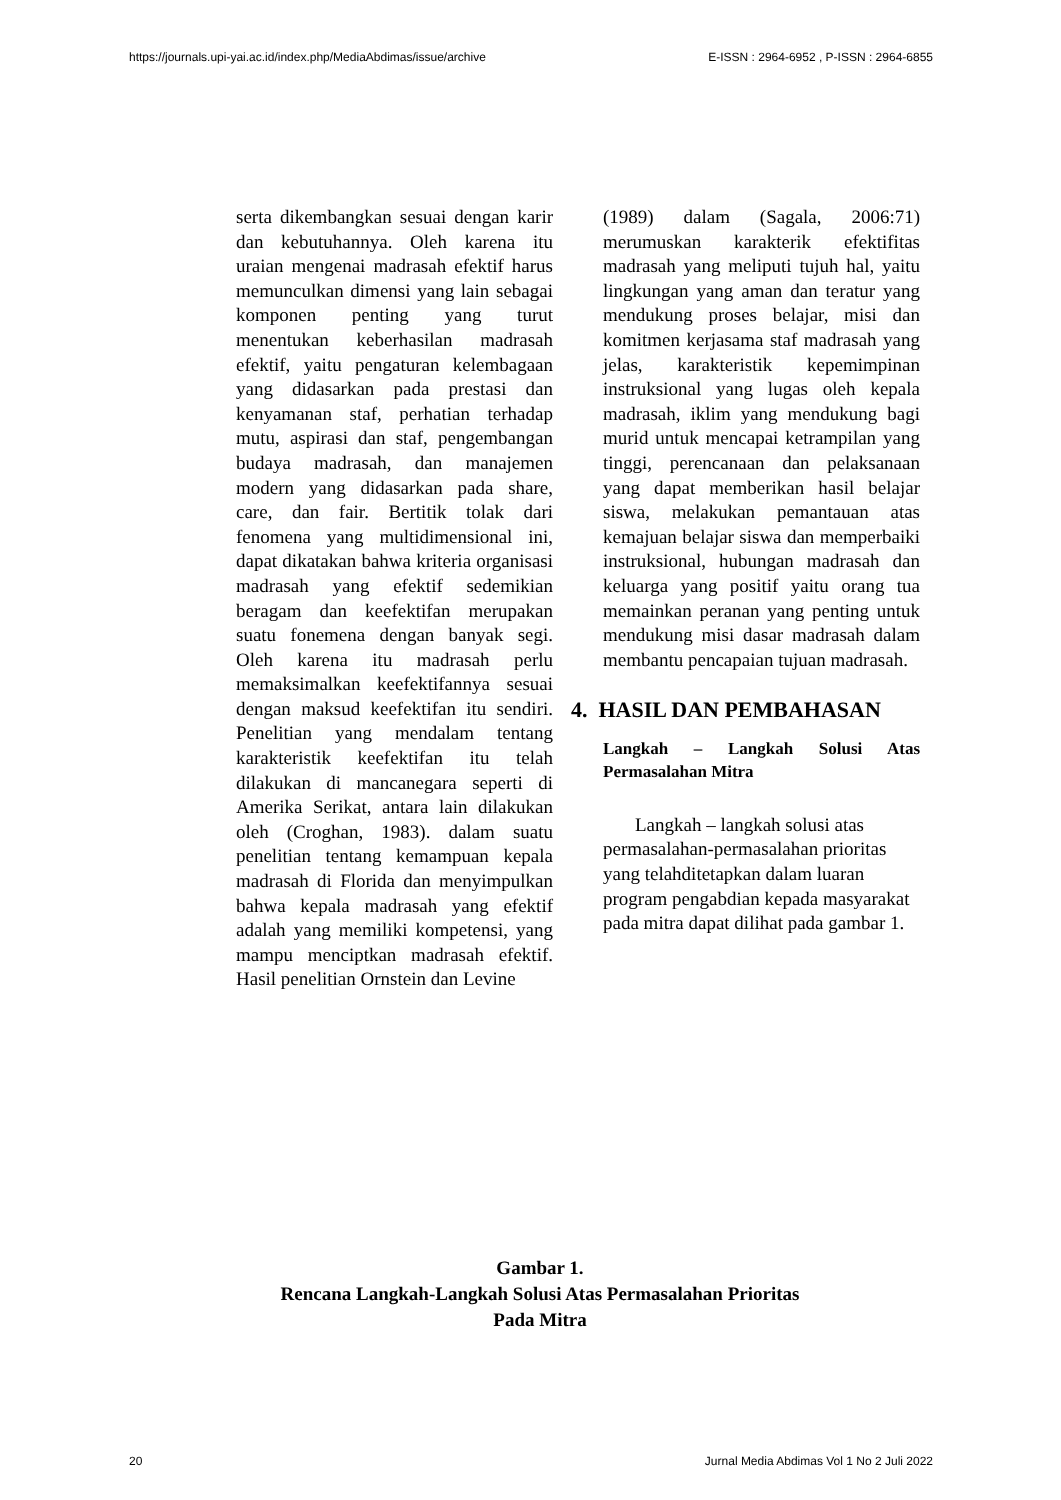https://journals.upi-yai.ac.id/index.php/MediaAbdimas/issue/archive E-ISSN : 2964-6952 , P-ISSN : 2964-6855
serta dikembangkan sesuai dengan karir dan kebutuhannya. Oleh karena itu uraian mengenai madrasah efektif harus memunculkan dimensi yang lain sebagai komponen penting yang turut menentukan keberhasilan madrasah efektif, yaitu pengaturan kelembagaan yang didasarkan pada prestasi dan kenyamanan staf, perhatian terhadap mutu, aspirasi dan staf, pengembangan budaya madrasah, dan manajemen modern yang didasarkan pada share, care, dan fair. Bertitik tolak dari fenomena yang multidimensional ini, dapat dikatakan bahwa kriteria organisasi madrasah yang efektif sedemikian beragam dan keefektifan merupakan suatu fonemena dengan banyak segi. Oleh karena itu madrasah perlu memaksimalkan keefektifannya sesuai dengan maksud keefektifan itu sendiri. Penelitian yang mendalam tentang karakteristik keefektifan itu telah dilakukan di mancanegara seperti di Amerika Serikat, antara lain dilakukan oleh (Croghan, 1983). dalam suatu penelitian tentang kemampuan kepala madrasah di Florida dan menyimpulkan bahwa kepala madrasah yang efektif adalah yang memiliki kompetensi, yang mampu menciptkan madrasah efektif. Hasil penelitian Ornstein dan Levine
(1989) dalam (Sagala, 2006:71) merumuskan karakterik efektifitas madrasah yang meliputi tujuh hal, yaitu lingkungan yang aman dan teratur yang mendukung proses belajar, misi dan komitmen kerjasama staf madrasah yang jelas, karakteristik kepemimpinan instruksional yang lugas oleh kepala madrasah, iklim yang mendukung bagi murid untuk mencapai ketrampilan yang tinggi, perencanaan dan pelaksanaan yang dapat memberikan hasil belajar siswa, melakukan pemantauan atas kemajuan belajar siswa dan memperbaiki instruksional, hubungan madrasah dan keluarga yang positif yaitu orang tua memainkan peranan yang penting untuk mendukung misi dasar madrasah dalam membantu pencapaian tujuan madrasah.
4. HASIL DAN PEMBAHASAN
Langkah – Langkah Solusi Atas Permasalahan Mitra
Langkah – langkah solusi atas permasalahan-permasalahan prioritas yang telahditetapkan dalam luaran program pengabdian kepada masyarakat pada mitra dapat dilihat pada gambar 1.
Gambar 1.
Rencana Langkah-Langkah Solusi Atas Permasalahan Prioritas
Pada Mitra
20 Jurnal Media Abdimas Vol 1 No 2 Juli 2022